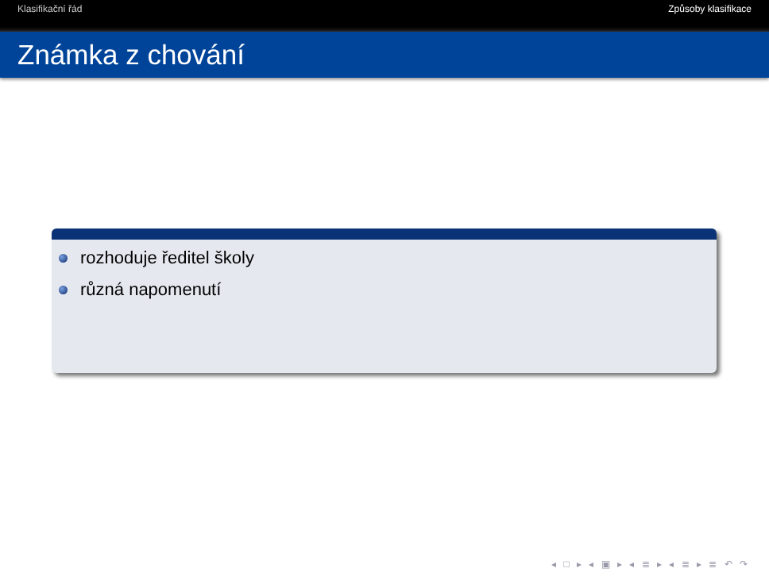Klasifikační řád Způsoby klasifikace
Známka z chování
rozhoduje ředitel školy
různá napomenutí
◂ □ ▸ ◂ ▣ ▸ ◂ ≣ ▸ ◂ ≣ ▸ ≣ ↶ ↷